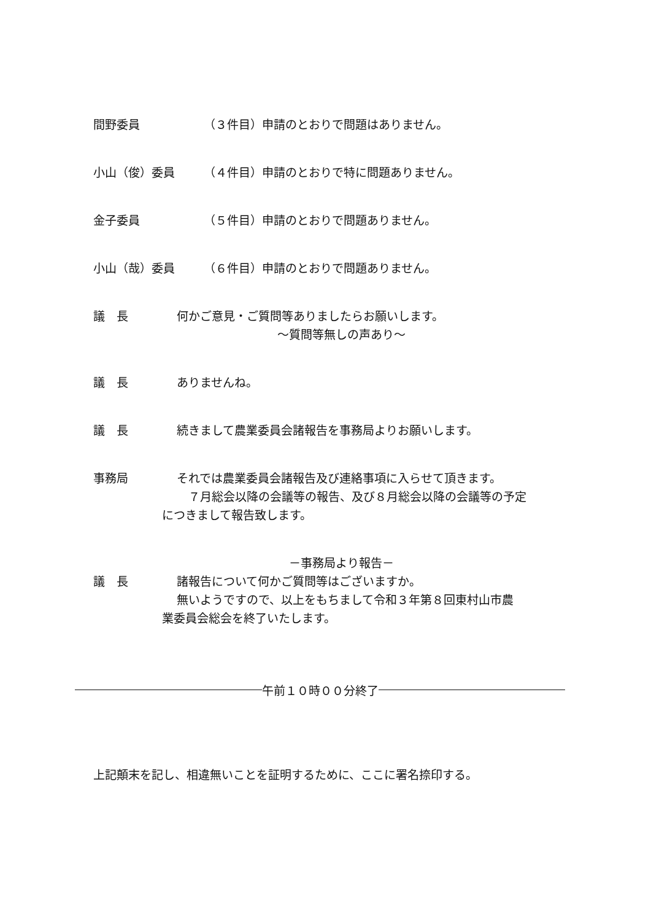間野委員 （３件目）申請のとおりで問題はありません。
小山（俊）委員 （４件目）申請のとおりで特に問題ありません。
金子委員 （５件目）申請のとおりで問題ありません。
小山（哉）委員 （６件目）申請のとおりで問題ありません。
議　長 何かご意見・ご質問等ありましたらお願いします。
～質問等無しの声あり～
議　長 ありませんね。
議　長 続きまして農業委員会諸報告を事務局よりお願いします。
事務局 それでは農業委員会諸報告及び連絡事項に入らせて頂きます。
　７月総会以降の会議等の報告、及び８月総会以降の会議等の予定
につきまして報告致します。
－事務局より報告－
議　長 諸報告について何かご質問等はございますか。
無いようですので、以上をもちまして令和３年第８回東村山市農
業委員会総会を終了いたします。
午前１０時００分終了
上記顛末を記し、相違無いことを証明するために、ここに署名捺印する。